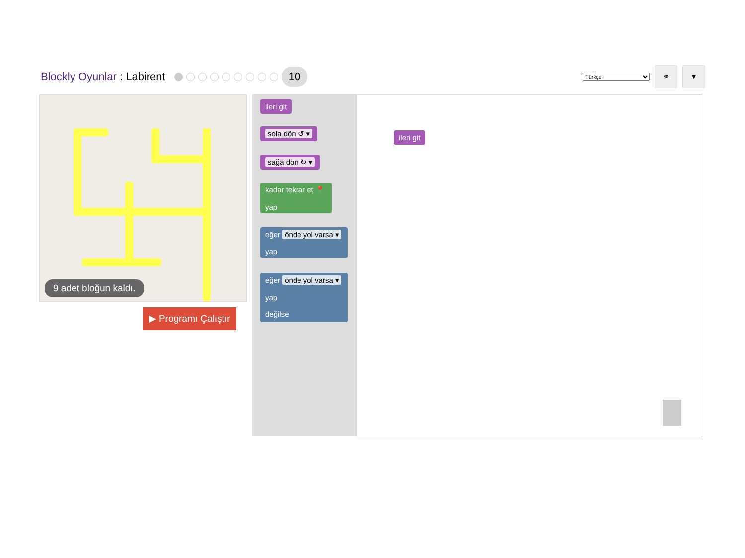Blockly Oyunlar : Labirent
10
Türkçe
⚭ ▾
9 adet bloğun kaldı.
▶ Programı Çalıştır
ileri git
sola dön ↺ ▾
sağa dön ↻ ▾
kadar tekrar et 📍
yap
eğer önde yol varsa ▾
yap
eğer önde yol varsa ▾
yap
değilse
ileri git